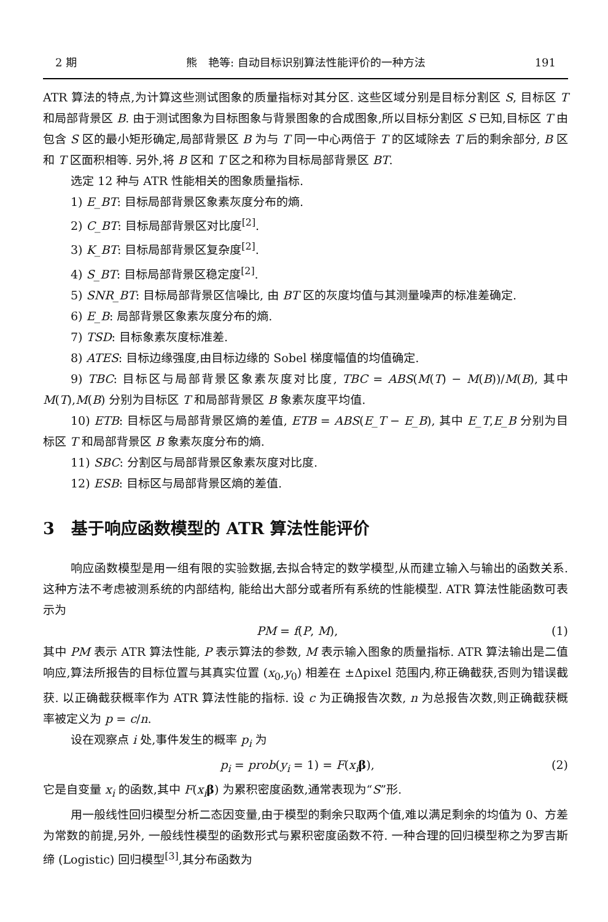2 期 熊　艳等: 自动目标识别算法性能评价的一种方法 191
ATR 算法的特点,为计算这些测试图象的质量指标对其分区. 这些区域分别是目标分割区 S, 目标区 T 和局部背景区 B. 由于测试图象为目标图象与背景图象的合成图象,所以目标分割区 S 已知,目标区 T 由包含 S 区的最小矩形确定,局部背景区 B 为与 T 同一中心两倍于 T 的区域除去 T 后的剩余部分, B 区和 T 区面积相等. 另外,将 B 区和 T 区之和称为目标局部背景区 BT.
选定 12 种与 ATR 性能相关的图象质量指标.
1) E_BT: 目标局部背景区象素灰度分布的熵.
2) C_BT: 目标局部背景区对比度<sup>[2]</sup>.
3) K_BT: 目标局部背景区复杂度<sup>[2]</sup>.
4) S_BT: 目标局部背景区稳定度<sup>[2]</sup>.
5) SNR_BT: 目标局部背景区信噪比, 由 BT 区的灰度均值与其测量噪声的标准差确定.
6) E_B: 局部背景区象素灰度分布的熵.
7) TSD: 目标象素灰度标准差.
8) ATES: 目标边缘强度,由目标边缘的 Sobel 梯度幅值的均值确定.
9) TBC: 目标区与局部背景区象素灰度对比度, TBC = ABS(M(T) − M(B))/M(B), 其中 M(T),M(B) 分别为目标区 T 和局部背景区 B 象素灰度平均值.
10) ETB: 目标区与局部背景区熵的差值, ETB = ABS(E_T − E_B), 其中 E_T,E_B 分别为目标区 T 和局部背景区 B 象素灰度分布的熵.
11) SBC: 分割区与局部背景区象素灰度对比度.
12) ESB: 目标区与局部背景区熵的差值.
3　基于响应函数模型的 ATR 算法性能评价
响应函数模型是用一组有限的实验数据,去拟合特定的数学模型,从而建立输入与输出的函数关系. 这种方法不考虑被测系统的内部结构, 能给出大部分或者所有系统的性能模型. ATR 算法性能函数可表示为
PM = f(P, M), (1)
其中 PM 表示 ATR 算法性能, P 表示算法的参数, M 表示输入图象的质量指标. ATR 算法输出是二值响应,算法所报告的目标位置与其真实位置 (x<sub>0</sub>,y<sub>0</sub>) 相差在 ±Δpixel 范围内,称正确截获,否则为错误截获. 以正确截获概率作为 ATR 算法性能的指标. 设 c 为正确报告次数, n 为总报告次数,则正确截获概率被定义为 p = c/n.
设在观察点 i 处,事件发生的概率 p<sub>i</sub> 为
p<sub>i</sub> = prob(y<sub>i</sub> = 1) = F(x<sub>i</sub> β), (2)
它是自变量 x<sub>i</sub> 的函数,其中 F(x<sub>i</sub> β) 为累积密度函数,通常表现为“S”形.
用一般线性回归模型分析二态因变量,由于模型的剩余只取两个值,难以满足剩余的均值为 0、方差为常数的前提,另外, 一般线性模型的函数形式与累积密度函数不符. 一种合理的回归模型称之为罗吉斯缔 (Logistic) 回归模型<sup>[3]</sup>,其分布函数为